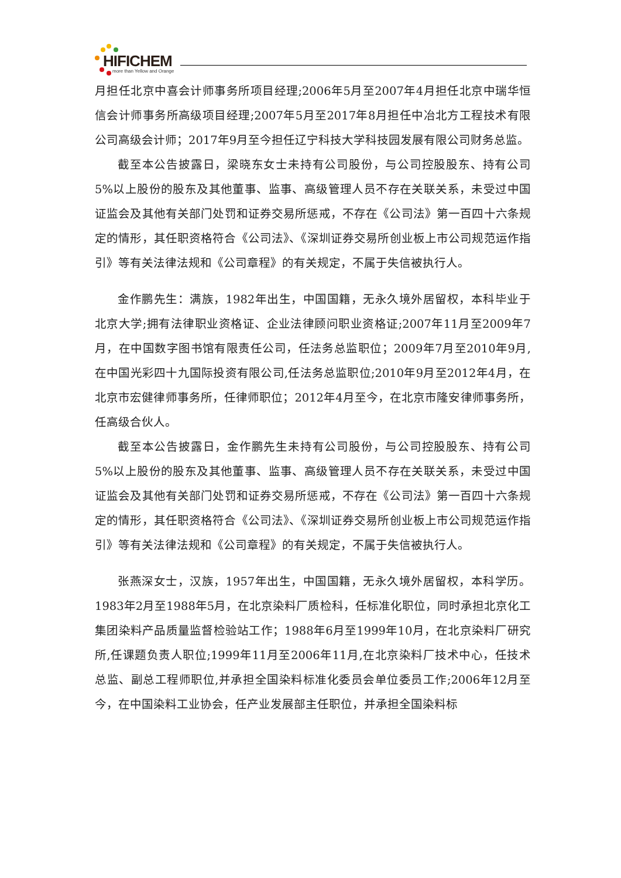HIFICHEM
more than Yellow and Orange
月担任北京中喜会计师事务所项目经理;2006年5月至2007年4月担任北京中瑞华恒信会计师事务所高级项目经理;2007年5月至2017年8月担任中冶北方工程技术有限公司高级会计师；2017年9月至今担任辽宁科技大学科技园发展有限公司财务总监。
截至本公告披露日，梁晓东女士未持有公司股份，与公司控股股东、持有公司5%以上股份的股东及其他董事、监事、高级管理人员不存在关联关系，未受过中国证监会及其他有关部门处罚和证券交易所惩戒，不存在《公司法》第一百四十六条规定的情形，其任职资格符合《公司法》、《深圳证券交易所创业板上市公司规范运作指引》等有关法律法规和《公司章程》的有关规定，不属于失信被执行人。
金作鹏先生：满族，1982年出生，中国国籍，无永久境外居留权，本科毕业于北京大学;拥有法律职业资格证、企业法律顾问职业资格证;2007年11月至2009年7月，在中国数字图书馆有限责任公司，任法务总监职位；2009年7月至2010年9月,在中国光彩四十九国际投资有限公司,任法务总监职位;2010年9月至2012年4月，在北京市宏健律师事务所，任律师职位；2012年4月至今，在北京市隆安律师事务所，任高级合伙人。
截至本公告披露日，金作鹏先生未持有公司股份，与公司控股股东、持有公司5%以上股份的股东及其他董事、监事、高级管理人员不存在关联关系，未受过中国证监会及其他有关部门处罚和证券交易所惩戒，不存在《公司法》第一百四十六条规定的情形，其任职资格符合《公司法》、《深圳证券交易所创业板上市公司规范运作指引》等有关法律法规和《公司章程》的有关规定，不属于失信被执行人。
张燕深女士，汉族，1957年出生，中国国籍，无永久境外居留权，本科学历。1983年2月至1988年5月，在北京染料厂质检科，任标准化职位，同时承担北京化工集团染料产品质量监督检验站工作；1988年6月至1999年10月，在北京染料厂研究所,任课题负责人职位;1999年11月至2006年11月,在北京染料厂技术中心，任技术总监、副总工程师职位,并承担全国染料标准化委员会单位委员工作;2006年12月至今，在中国染料工业协会，任产业发展部主任职位，并承担全国染料标